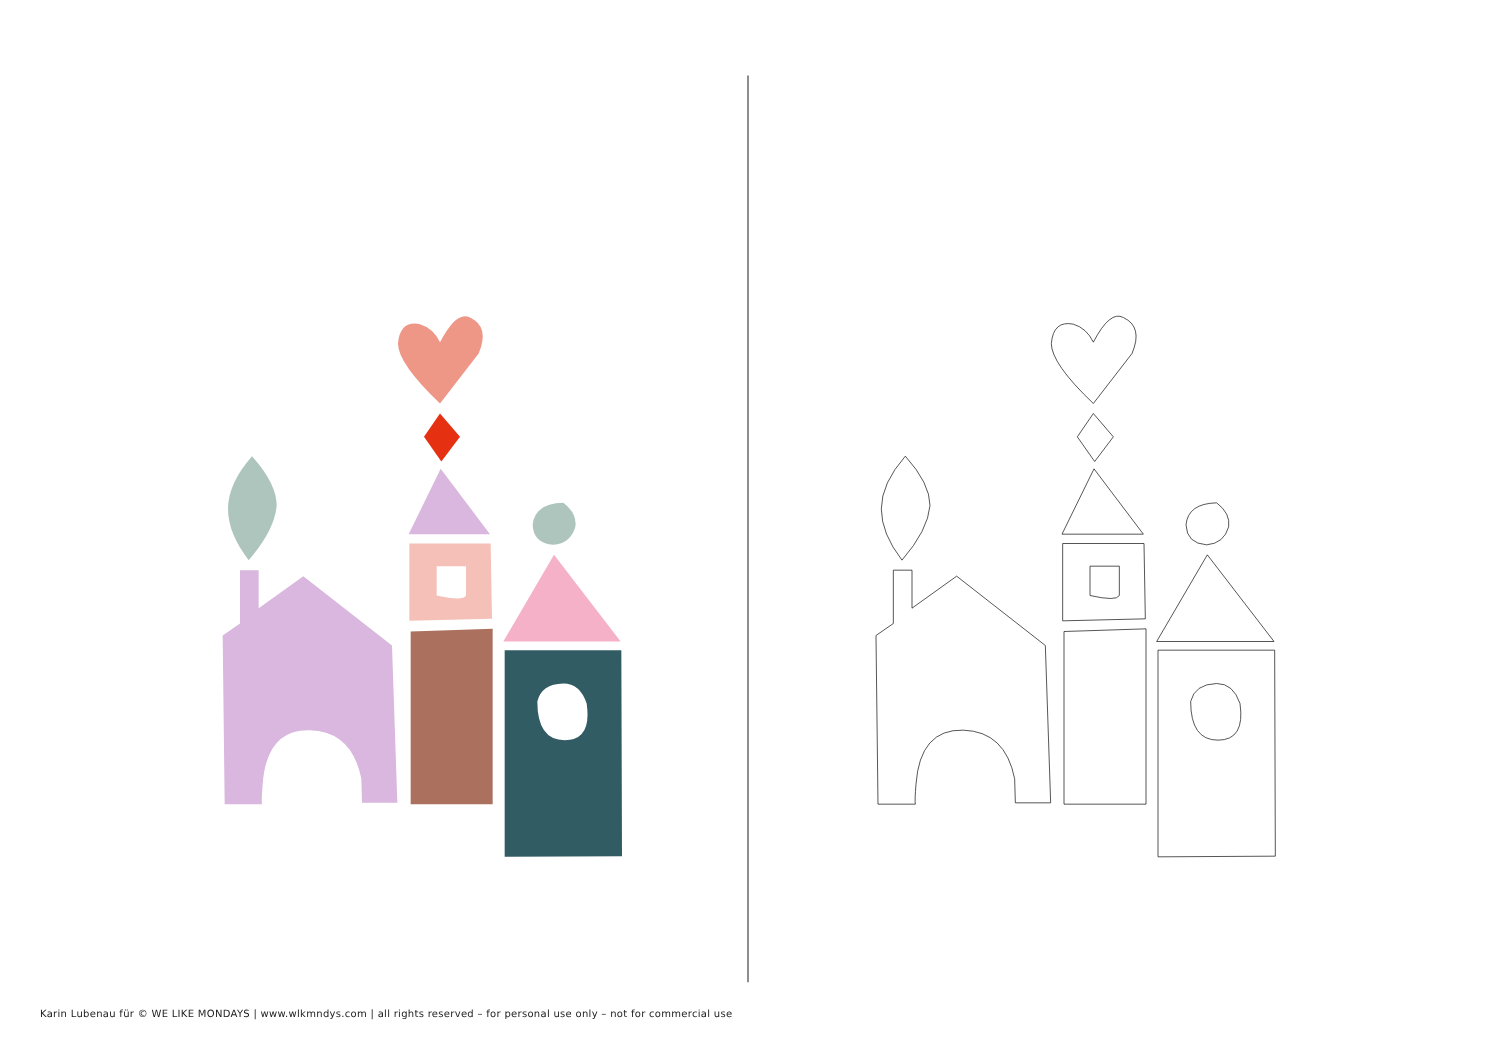Karin Lubenau für © WE LIKE MONDAYS | www.wlkmndys.com | all rights reserved – for personal use only – not for commercial use